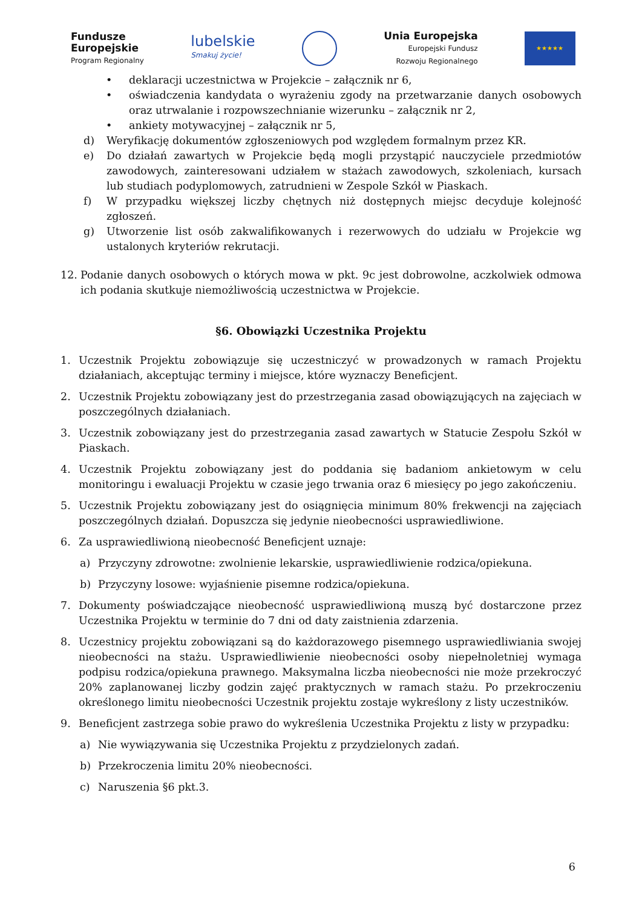Fundusze
Europejskie
Program Regionalny
lubelskie
Smakuj życie!
Unia Europejska
Europejski Fundusz
Rozwoju Regionalnego
★★★★★
• deklaracji uczestnictwa w Projekcie – załącznik nr 6,
• oświadczenia kandydata o wyrażeniu zgody na przetwarzanie danych osobowych oraz utrwalanie i rozpowszechnianie wizerunku – załącznik nr 2,
• ankiety motywacyjnej – załącznik nr 5,
d) Weryfikację dokumentów zgłoszeniowych pod względem formalnym przez KR.
e) Do działań zawartych w Projekcie będą mogli przystąpić nauczyciele przedmiotów zawodowych, zainteresowani udziałem w stażach zawodowych, szkoleniach, kursach lub studiach podyplomowych, zatrudnieni w Zespole Szkół w Piaskach.
f) W przypadku większej liczby chętnych niż dostępnych miejsc decyduje kolejność zgłoszeń.
g) Utworzenie list osób zakwalifikowanych i rezerwowych do udziału w Projekcie wg ustalonych kryteriów rekrutacji.
12. Podanie danych osobowych o których mowa w pkt. 9c jest dobrowolne, aczkolwiek odmowa ich podania skutkuje niemożliwością uczestnictwa w Projekcie.
§6. Obowiązki Uczestnika Projektu
1. Uczestnik Projektu zobowiązuje się uczestniczyć w prowadzonych w ramach Projektu działaniach, akceptując terminy i miejsce, które wyznaczy Beneficjent.
2. Uczestnik Projektu zobowiązany jest do przestrzegania zasad obowiązujących na zajęciach w poszczególnych działaniach.
3. Uczestnik zobowiązany jest do przestrzegania zasad zawartych w Statucie Zespołu Szkół w Piaskach.
4. Uczestnik Projektu zobowiązany jest do poddania się badaniom ankietowym w celu monitoringu i ewaluacji Projektu w czasie jego trwania oraz 6 miesięcy po jego zakończeniu.
5. Uczestnik Projektu zobowiązany jest do osiągnięcia minimum 80% frekwencji na zajęciach poszczególnych działań. Dopuszcza się jedynie nieobecności usprawiedliwione.
6. Za usprawiedliwioną nieobecność Beneficjent uznaje:
a) Przyczyny zdrowotne: zwolnienie lekarskie, usprawiedliwienie rodzica/opiekuna.
b) Przyczyny losowe: wyjaśnienie pisemne rodzica/opiekuna.
7. Dokumenty poświadczające nieobecność usprawiedliwioną muszą być dostarczone przez Uczestnika Projektu w terminie do 7 dni od daty zaistnienia zdarzenia.
8. Uczestnicy projektu zobowiązani są do każdorazowego pisemnego usprawiedliwiania swojej nieobecności na stażu. Usprawiedliwienie nieobecności osoby niepełnoletniej wymaga podpisu rodzica/opiekuna prawnego. Maksymalna liczba nieobecności nie może przekroczyć 20% zaplanowanej liczby godzin zajęć praktycznych w ramach stażu. Po przekroczeniu określonego limitu nieobecności Uczestnik projektu zostaje wykreślony z listy uczestników.
9. Beneficjent zastrzega sobie prawo do wykreślenia Uczestnika Projektu z listy w przypadku:
a) Nie wywiązywania się Uczestnika Projektu z przydzielonych zadań.
b) Przekroczenia limitu 20% nieobecności.
c) Naruszenia §6 pkt.3.
6